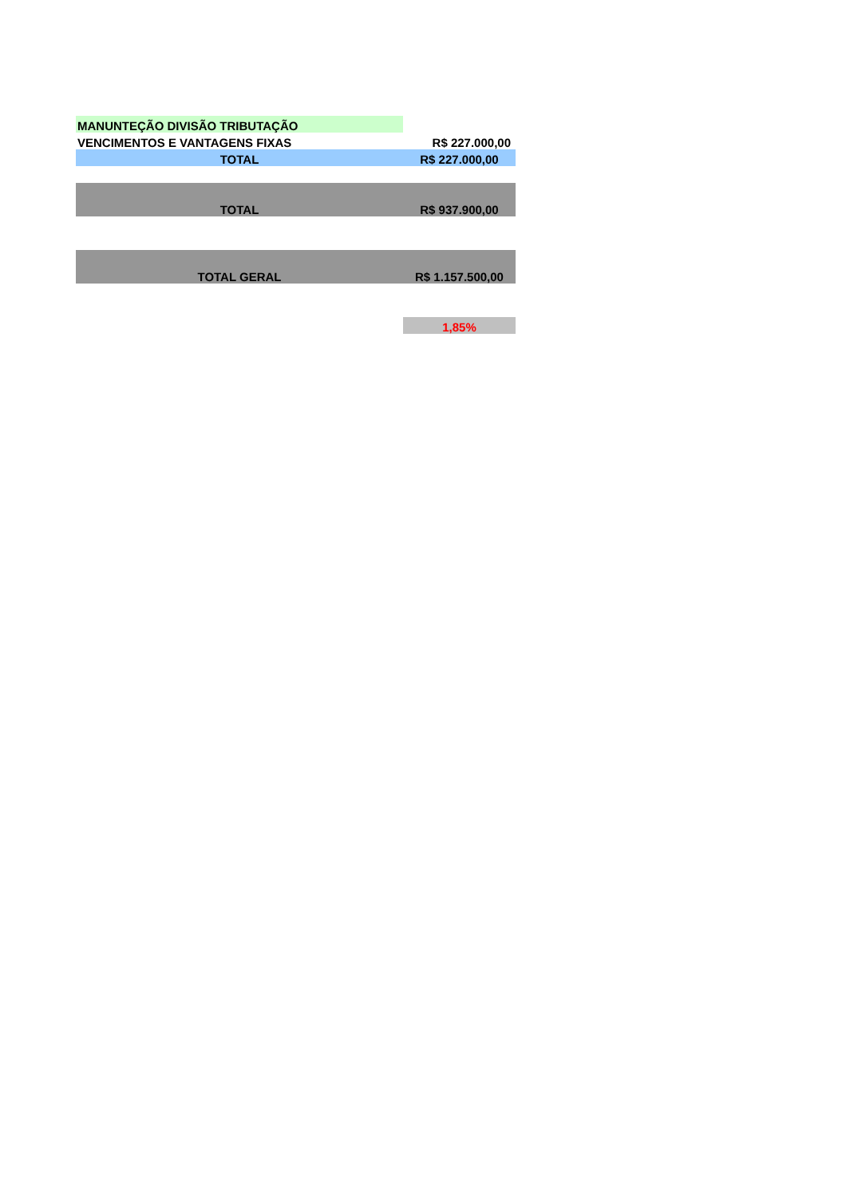| MANUNTEÇÃO DIVISÃO TRIBUTAÇÃO | |
| VENCIMENTOS E VANTAGENS FIXAS | R$ 227.000,00 |
| TOTAL | R$ 227.000,00 |
| TOTAL | R$ 937.900,00 |
| TOTAL GERAL | R$ 1.157.500,00 |
| | 1,85% |